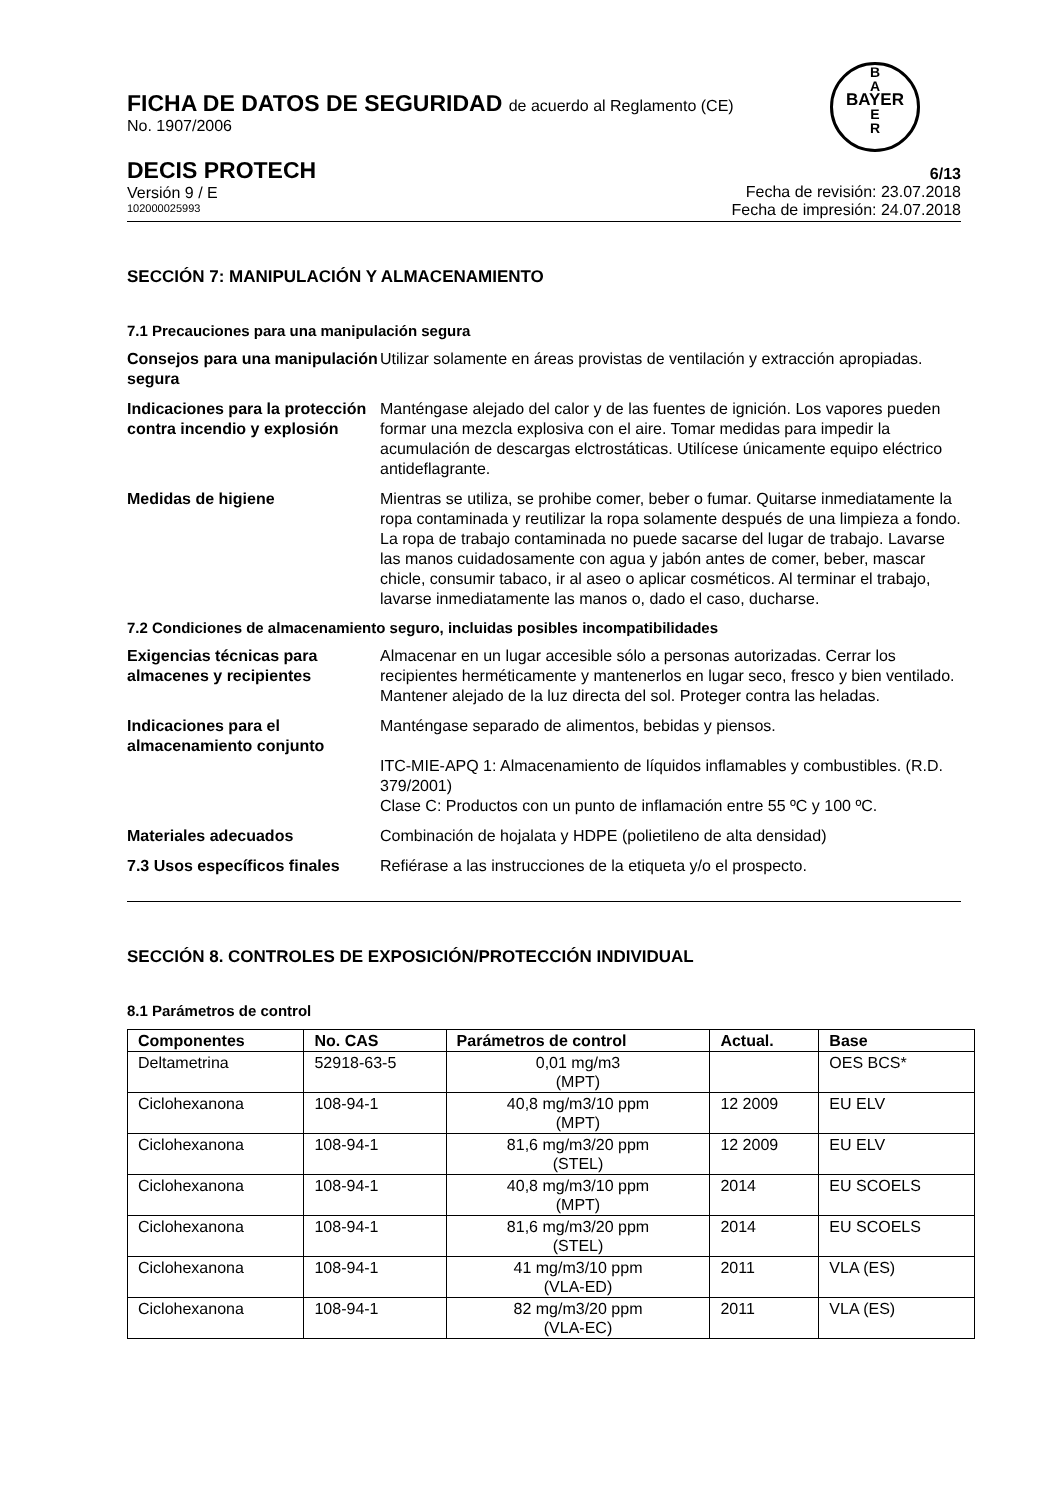B
A
BAYER
E
R
FICHA DE DATOS DE SEGURIDAD de acuerdo al Reglamento (CE)
No. 1907/2006
DECIS PROTECH
Versión 9 / E
102000025993
6/13
Fecha de revisión: 23.07.2018
Fecha de impresión: 24.07.2018
SECCIÓN 7: MANIPULACIÓN Y ALMACENAMIENTO
7.1 Precauciones para una manipulación segura
Consejos para una manipulación segura
Utilizar solamente en áreas provistas de ventilación y extracción apropiadas.
Indicaciones para la protección contra incendio y explosión
Manténgase alejado del calor y de las fuentes de ignición. Los vapores pueden formar una mezcla explosiva con el aire. Tomar medidas para impedir la acumulación de descargas elctrostáticas. Utilícese únicamente equipo eléctrico antideflagrante.
Medidas de higiene Mientras se utiliza, se prohibe comer, beber o fumar. Quitarse inmediatamente la ropa contaminada y reutilizar la ropa solamente después de una limpieza a fondo. La ropa de trabajo contaminada no puede sacarse del lugar de trabajo. Lavarse las manos cuidadosamente con agua y jabón antes de comer, beber, mascar chicle, consumir tabaco, ir al aseo o aplicar cosméticos. Al terminar el trabajo, lavarse inmediatamente las manos o, dado el caso, ducharse.
7.2 Condiciones de almacenamiento seguro, incluidas posibles incompatibilidades
Exigencias técnicas para almacenes y recipientes
Almacenar en un lugar accesible sólo a personas autorizadas. Cerrar los recipientes herméticamente y mantenerlos en lugar seco, fresco y bien ventilado. Mantener alejado de la luz directa del sol. Proteger contra las heladas.
Indicaciones para el almacenamiento conjunto
Manténgase separado de alimentos, bebidas y piensos.
ITC-MIE-APQ 1: Almacenamiento de líquidos inflamables y combustibles. (R.D. 379/2001)
Clase C: Productos con un punto de inflamación entre 55 ºC y 100 ºC.
Materiales adecuados Combinación de hojalata y HDPE (polietileno de alta densidad)
7.3 Usos específicos finales
Refiérase a las instrucciones de la etiqueta y/o el prospecto.
SECCIÓN 8. CONTROLES DE EXPOSICIÓN/PROTECCIÓN INDIVIDUAL
8.1 Parámetros de control
| Componentes | No. CAS | Parámetros de control | Actual. | Base |
| --- | --- | --- | --- | --- |
| Deltametrina | 52918-63-5 | 0,01 mg/m3 (MPT) | | OES BCS* |
| Ciclohexanona | 108-94-1 | 40,8 mg/m3/10 ppm (MPT) | 12 2009 | EU ELV |
| Ciclohexanona | 108-94-1 | 81,6 mg/m3/20 ppm (STEL) | 12 2009 | EU ELV |
| Ciclohexanona | 108-94-1 | 40,8 mg/m3/10 ppm (MPT) | 2014 | EU SCOELS |
| Ciclohexanona | 108-94-1 | 81,6 mg/m3/20 ppm (STEL) | 2014 | EU SCOELS |
| Ciclohexanona | 108-94-1 | 41 mg/m3/10 ppm (VLA-ED) | 2011 | VLA (ES) |
| Ciclohexanona | 108-94-1 | 82 mg/m3/20 ppm (VLA-EC) | 2011 | VLA (ES) |